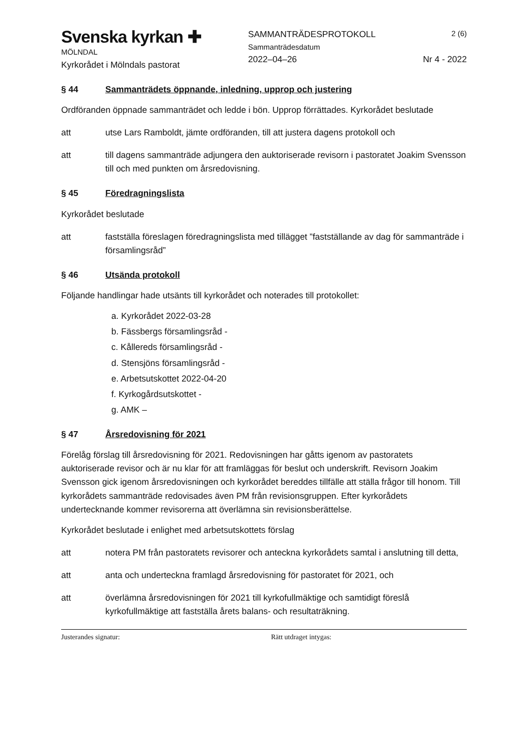Svenska kyrkan ✚
MÖLNDAL
Kyrkorådet i Mölndals pastorat
SAMMANTRÄDESPROTOKOLL
Sammanträdesdatum
2022–04–26
2 (6)
Nr 4 - 2022
§ 44 Sammanträdets öppnande, inledning, upprop och justering
Ordföranden öppnade sammanträdet och ledde i bön. Upprop förrättades. Kyrkorådet beslutade
att utse Lars Ramboldt, jämte ordföranden, till att justera dagens protokoll och
att till dagens sammanträde adjungera den auktoriserade revisorn i pastoratet Joakim Svensson till och med punkten om årsredovisning.
§ 45 Föredragningslista
Kyrkorådet beslutade
att fastställa föreslagen föredragningslista med tillägget ”fastställande av dag för sammanträde i församlingsråd”
§ 46 Utsända protokoll
Följande handlingar hade utsänts till kyrkorådet och noterades till protokollet:
a. Kyrkorådet 2022-03-28
b. Fässbergs församlingsråd -
c. Kållereds församlingsråd -
d. Stensjöns församlingsråd -
e. Arbetsutskottet 2022-04-20
f. Kyrkogårdsutskottet -
g. AMK –
§ 47 Årsredovisning för 2021
Förelåg förslag till årsredovisning för 2021. Redovisningen har gåtts igenom av pastoratets auktoriserade revisor och är nu klar för att framläggas för beslut och underskrift. Revisorn Joakim Svensson gick igenom årsredovisningen och kyrkorådet bereddes tillfälle att ställa frågor till honom. Till kyrkorådets sammanträde redovisades även PM från revisionsgruppen. Efter kyrkorådets undertecknande kommer revisorerna att överlämna sin revisionsberättelse.
Kyrkorådet beslutade i enlighet med arbetsutskottets förslag
att notera PM från pastoratets revisorer och anteckna kyrkorådets samtal i anslutning till detta,
att anta och underteckna framlagd årsredovisning för pastoratet för 2021, och
att överlämna årsredovisningen för 2021 till kyrkofullmäktige och samtidigt föreslå kyrkofullmäktige att fastställa årets balans- och resultaträkning.
Justerandes signatur: Rätt utdraget intygas: